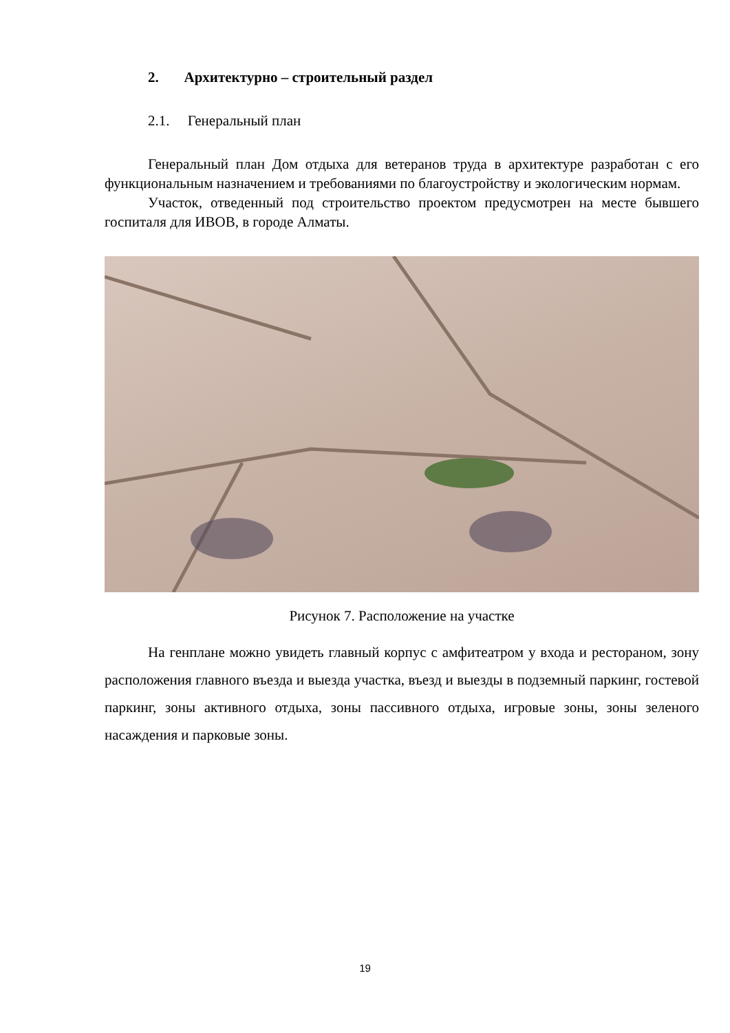2. Архитектурно – строительный раздел
2.1. Генеральный план
Генеральный план Дом отдыха для ветеранов труда в архитектуре разработан с его функциональным назначением и требованиями по благоустройству и экологическим нормам.
Участок, отведенный под строительство проектом предусмотрен на месте бывшего госпиталя для ИВОВ, в городе Алматы.
Рисунок 7. Расположение на участке
На генплане можно увидеть главный корпус с амфитеатром у входа и рестораном, зону расположения главного въезда и выезда участка, въезд и выезды в подземный паркинг, гостевой паркинг, зоны активного отдыха, зоны пассивного отдыха, игровые зоны, зоны зеленого насаждения и парковые зоны.
19